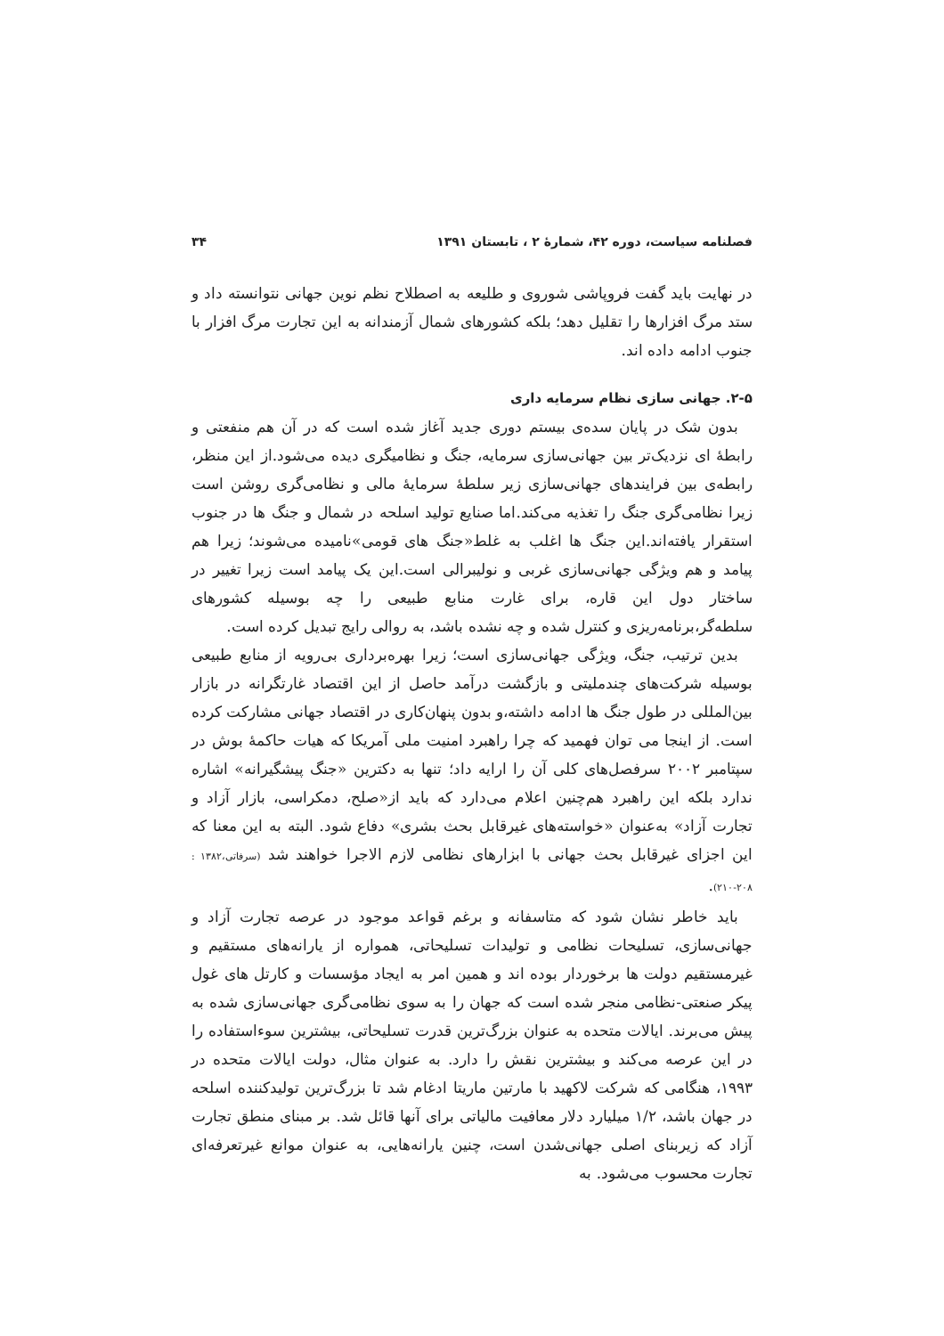فصلنامه سیاست، دوره ۴۲، شمارهٔ ۲ ، تابستان ۱۳۹۱ ۳۴
در نهایت باید گفت فروپاشی شوروی و طلیعه به اصطلاح نظم نوین جهانی نتوانسته داد و ستد مرگ افزارها را تقلیل دهد؛ بلکه کشورهای شمال آزمندانه به این تجارت مرگ افزار با جنوب ادامه داده اند.
۲-۵. جهانی سازی نظام سرمایه داری
بدون شک در پایان سده‌ی بیستم دوری جدید آغاز شده است که در آن هم منفعتی و رابطهٔ ای نزدیک‌تر بین جهانی‌سازی سرمایه، جنگ و نظامیگری دیده می‌شود.از این منظر، رابطه‌ی بین فرایندهای جهانی‌سازی زیر سلطهٔ سرمایهٔ مالی و نظامی‌گری روشن است زیرا نظامی‌گری جنگ را تغذیه می‌کند.اما صنایع تولید اسلحه در شمال و جنگ ها در جنوب استقرار یافته‌اند.این جنگ ها اغلب به غلط«جنگ های قومی»نامیده می‌شوند؛ زیرا هم پیامد و هم ویژگی جهانی‌سازی غربی و نولیبرالی است.این یک پیامد است زیرا تغییر در ساختار دول این قاره، برای غارت منابع طبیعی را چه بوسیله کشورهای سلطه‌گر،برنامه‌ریزی و کنترل شده و چه نشده باشد، به روالی رایج تبدیل کرده است.
بدین ترتیب، جنگ، ویژگی جهانی‌سازی است؛ زیرا بهره‌برداری بی‌رویه از منابع طبیعی بوسیله شرکت‌های چندملیتی و بازگشت درآمد حاصل از این اقتصاد غارتگرانه در بازار بین‌المللی در طول جنگ ها ادامه داشته،و بدون پنهان‌کاری در اقتصاد جهانی مشارکت کرده است. از اینجا می توان فهمید که چرا راهبرد امنیت ملی آمریکا که هیات حاکمهٔ بوش در سپتامبر ۲۰۰۲ سرفصل‌های کلی آن را ارایه داد؛ تنها به دکترین «جنگ پیشگیرانه» اشاره ندارد بلکه این راهبرد هم‌چنین اعلام می‌دارد که باید از«صلح، دمکراسی، بازار آزاد و تجارت آزاد» به‌عنوان «خواسته‌های غیرقابل بحث بشری» دفاع شود. البته به این معنا که این اجزای غیرقابل بحث جهانی با ابزارهای نظامی لازم الاجرا خواهند شد (سرفاتی،۱۳۸۲ : ۲۰۸-۲۱۰).
باید خاطر نشان شود که متاسفانه و برغم قواعد موجود در عرصه تجارت آزاد و جهانی‌سازی، تسلیحات نظامی و تولیدات تسلیحاتی، همواره از یارانه‌های مستقیم و غیرمستقیم دولت ها برخوردار بوده اند و همین امر به ایجاد مؤسسات و کارتل های غول پیکر صنعتی-نظامی منجر شده است که جهان را به سوی نظامی‌گری جهانی‌سازی شده به پیش می‌برند. ایالات متحده به عنوان بزرگ‌ترین قدرت تسلیحاتی، بیشترین سوءاستفاده را در این عرصه می‌کند و بیشترین نقش را دارد. به عنوان مثال، دولت ایالات متحده در ۱۹۹۳، هنگامی که شرکت لاکهید با مارتین ماریتا ادغام شد تا بزرگ‌ترین تولیدکننده اسلحه در جهان باشد، ۱/۲ میلیارد دلار معافیت مالیاتی برای آنها قائل شد. بر مبنای منطق تجارت آزاد که زیربنای اصلی جهانی‌شدن است، چنین یارانه‌هایی، به عنوان موانع غیرتعرفه‌ای تجارت محسوب می‌شود. به